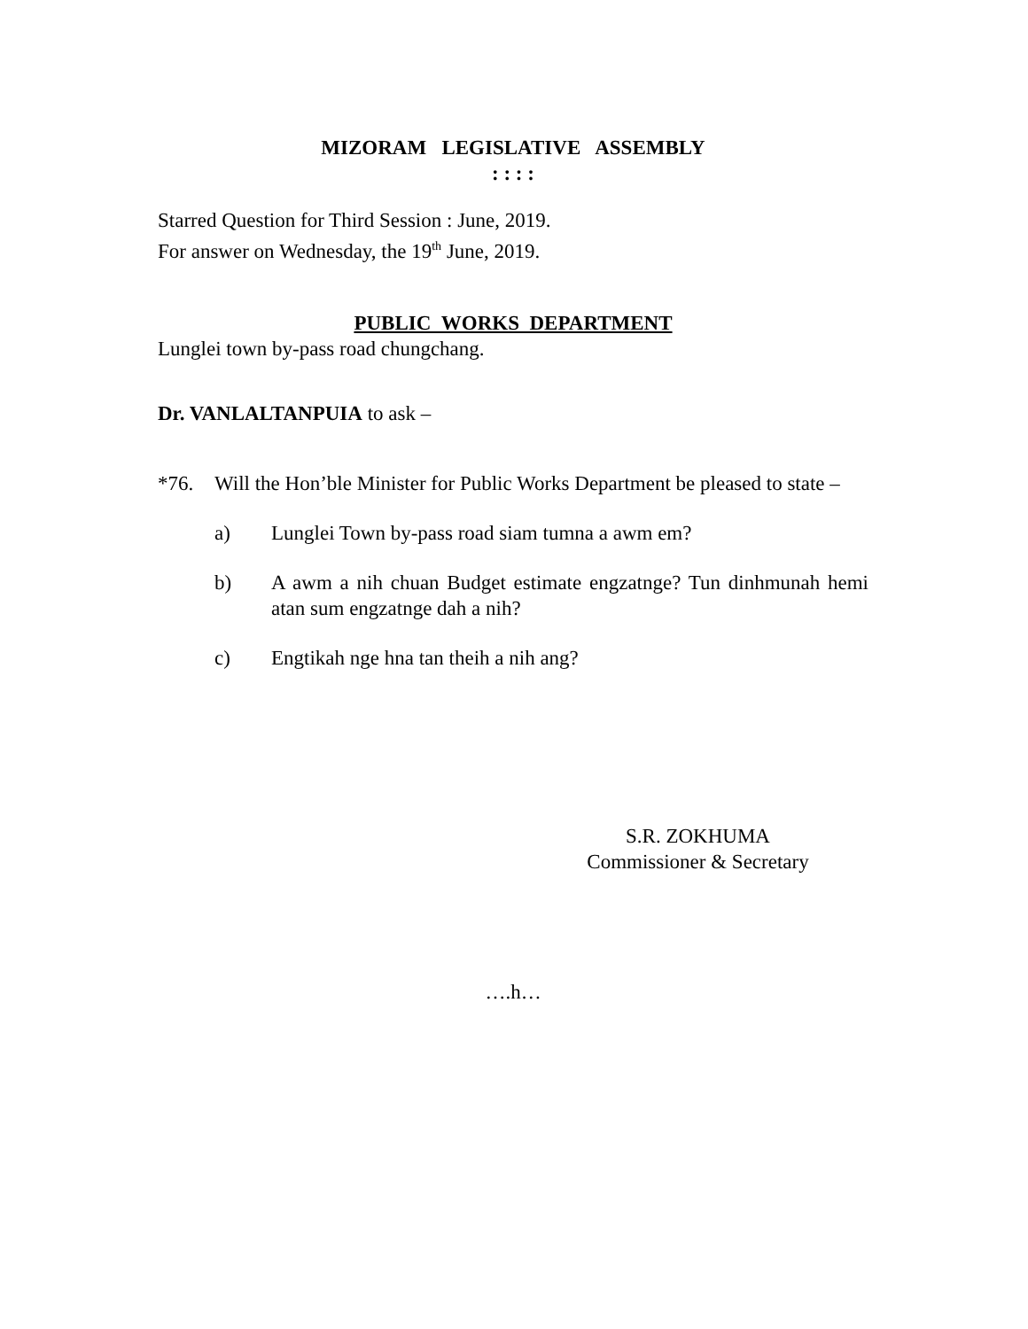MIZORAM LEGISLATIVE ASSEMBLY
: : : :
Starred Question for Third Session : June, 2019.
For answer on Wednesday, the 19<sup>th</sup> June, 2019.
PUBLIC WORKS DEPARTMENT
Lunglei town by-pass road chungchang.
Dr. VANLALTANPUIA to ask –
*76. Will the Hon’ble Minister for Public Works Department be pleased to state –
a) Lunglei Town by-pass road siam tumna a awm em?
b) A awm a nih chuan Budget estimate engzatnge? Tun dinhmunah hemi atan sum engzatnge dah a nih?
c) Engtikah nge hna tan theih a nih ang?
S.R. ZOKHUMA
Commissioner & Secretary
….h…